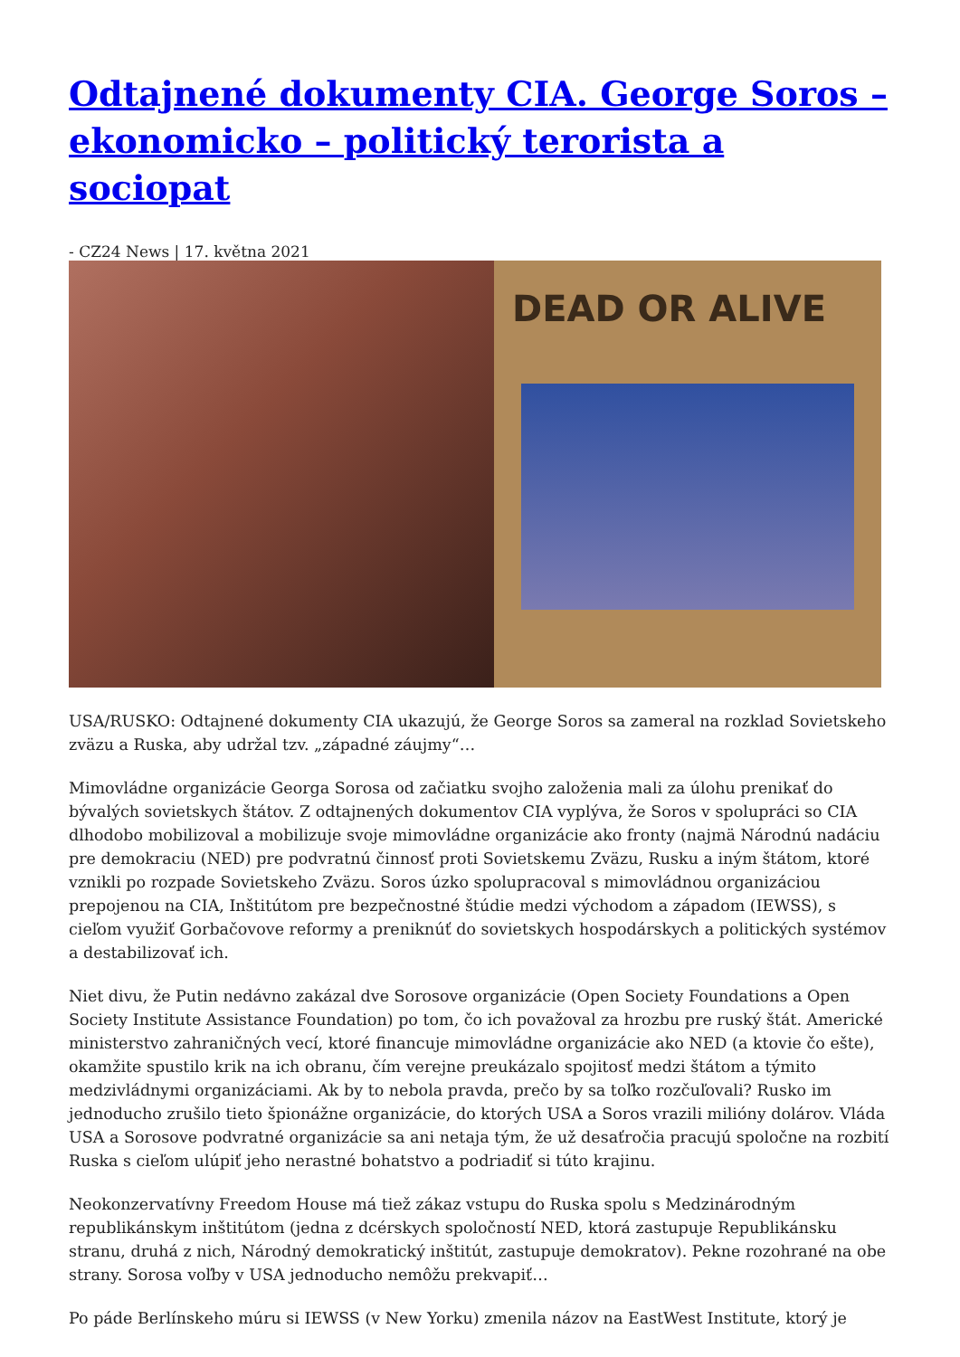Odtajnené dokumenty CIA. George Soros – ekonomicko – politický terorista a sociopat
- CZ24 News | 17. května 2021
DEAD OR ALIVE
USA/RUSKO: Odtajnené dokumenty CIA ukazujú, že George Soros sa zameral na rozklad Sovietskeho zväzu a Ruska, aby udržal tzv. „západné záujmy“…
Mimovládne organizácie Georga Sorosa od začiatku svojho založenia mali za úlohu prenikať do bývalých sovietskych štátov. Z odtajnených dokumentov CIA vyplýva, že Soros v spolupráci so CIA dlhodobo mobilizoval a mobilizuje svoje mimovládne organizácie ako fronty (najmä Národnú nadáciu pre demokraciu (NED) pre podvratnú činnosť proti Sovietskemu Zväzu, Rusku a iným štátom, ktoré vznikli po rozpade Sovietskeho Zväzu. Soros úzko spolupracoval s mimovládnou organizáciou prepojenou na CIA, Inštitútom pre bezpečnostné štúdie medzi východom a západom (IEWSS), s cieľom využiť Gorbačovove reformy a preniknúť do sovietskych hospodárskych a politických systémov a destabilizovať ich.
Niet divu, že Putin nedávno zakázal dve Sorosove organizácie (Open Society Foundations a Open Society Institute Assistance Foundation) po tom, čo ich považoval za hrozbu pre ruský štát. Americké ministerstvo zahraničných vecí, ktoré financuje mimovládne organizácie ako NED (a ktovie čo ešte), okamžite spustilo krik na ich obranu, čím verejne preukázalo spojitosť medzi štátom a týmito medzivládnymi organizáciami. Ak by to nebola pravda, prečo by sa toľko rozčuľovali? Rusko im jednoducho zrušilo tieto špionážne organizácie, do ktorých USA a Soros vrazili milióny dolárov. Vláda USA a Sorosove podvratné organizácie sa ani netaja tým, že už desaťročia pracujú spoločne na rozbití Ruska s cieľom ulúpiť jeho nerastné bohatstvo a podriadiť si túto krajinu.
Neokonzervatívny Freedom House má tiež zákaz vstupu do Ruska spolu s Medzinárodným republikánskym inštitútom (jedna z dcérskych spoločností NED, ktorá zastupuje Republikánsku stranu, druhá z nich, Národný demokratický inštitút, zastupuje demokratov). Pekne rozohrané na obe strany. Sorosa voľby v USA jednoducho nemôžu prekvapiť…
Po páde Berlínskeho múru si IEWSS (v New Yorku) zmenila názov na EastWest Institute, ktorý je